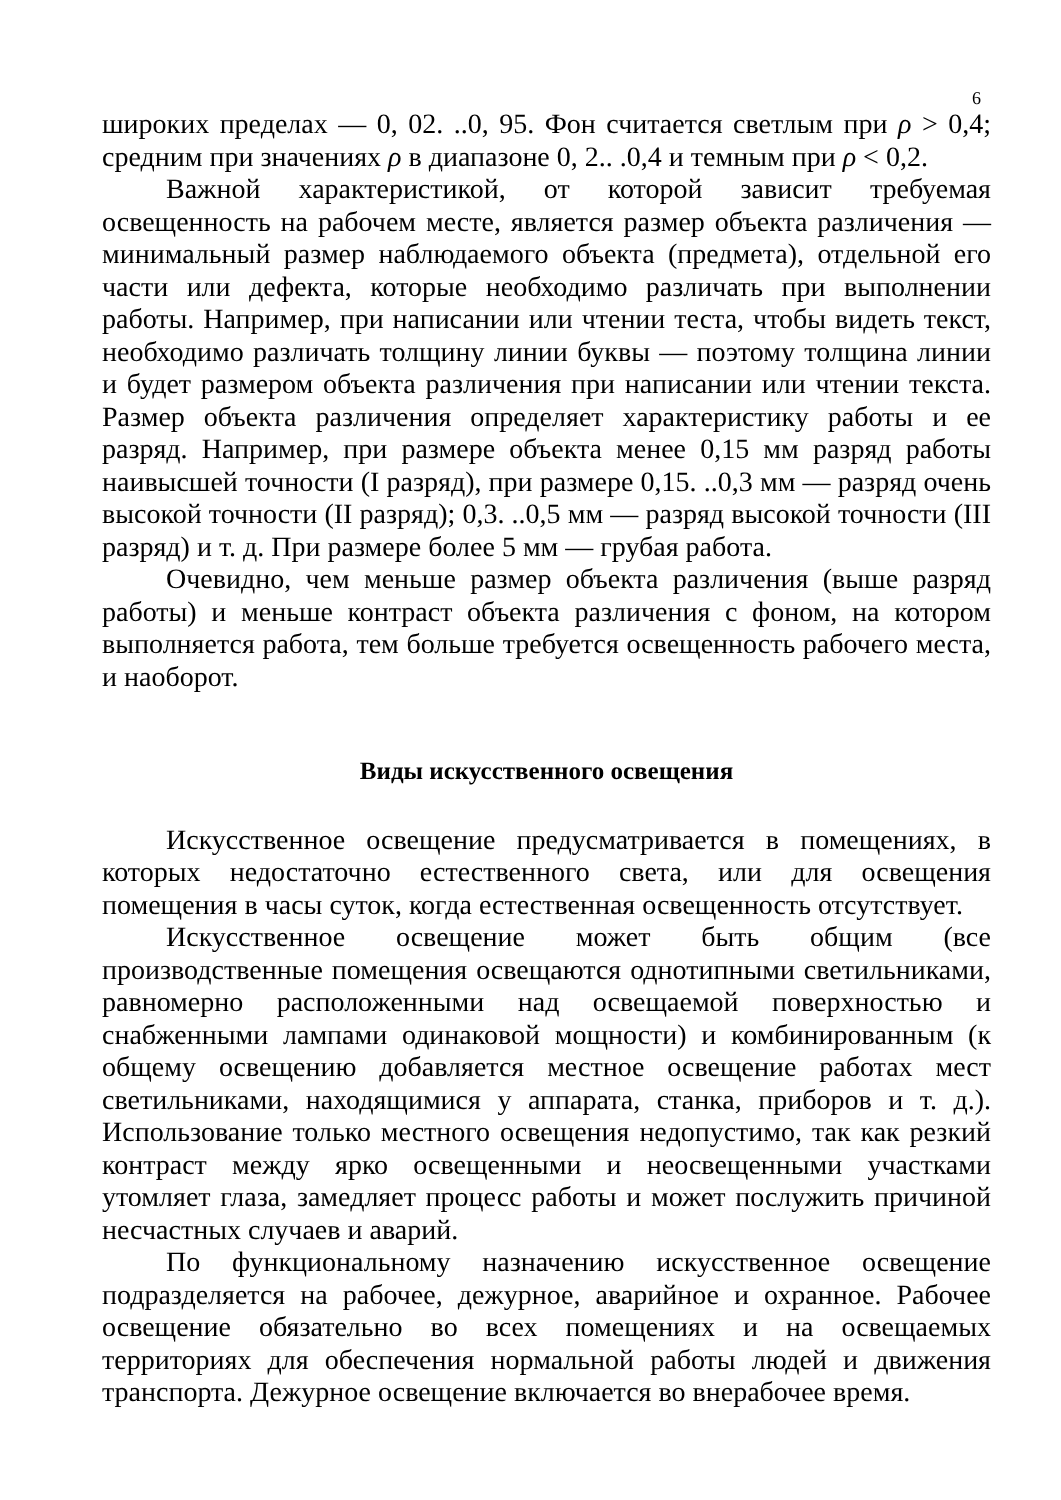6
широких пределах — 0, 02. ..0, 95. Фон считается светлым при ρ > 0,4; средним при значениях ρ в диапазоне 0, 2.. .0,4 и темным при ρ < 0,2.
Важной характеристикой, от которой зависит требуемая освещенность на рабочем месте, является размер объекта различения — минимальный размер наблюдаемого объекта (предмета), отдельной его части или дефекта, которые необходимо различать при выполнении работы. Например, при написании или чтении теста, чтобы видеть текст, необходимо различать толщину линии буквы — поэтому толщина линии и будет размером объекта различения при написании или чтении текста. Размер объекта различения определяет характеристику работы и ее разряд. Например, при размере объекта менее 0,15 мм разряд работы наивысшей точности (I разряд), при размере 0,15. ..0,3 мм — разряд очень высокой точности (II разряд); 0,3. ..0,5 мм — разряд высокой точности (III разряд) и т. д. При размере более 5 мм — грубая работа.
Очевидно, чем меньше размер объекта различения (выше разряд работы) и меньше контраст объекта различения с фоном, на котором выполняется работа, тем больше требуется освещенность рабочего места, и наоборот.
Виды искусственного освещения
Искусственное освещение предусматривается в помещениях, в которых недостаточно естественного света, или для освещения помещения в часы суток, когда естественная освещенность отсутствует.
Искусственное освещение может быть общим (все производственные помещения освещаются однотипными светильниками, равномерно расположенными над освещаемой поверхностью и снабженными лампами одинаковой мощности) и комбинированным (к общему освещению добавляется местное освещение работах мест светильниками, находящимися у аппарата, станка, приборов и т. д.). Использование только местного освещения недопустимо, так как резкий контраст между ярко освещенными и неосвещенными участками утомляет глаза, замедляет процесс работы и может послужить причиной несчастных случаев и аварий.
По функциональному назначению искусственное освещение подразделяется на рабочее, дежурное, аварийное и охранное. Рабочее освещение обязательно во всех помещениях и на освещаемых территориях для обеспечения нормальной работы людей и движения транспорта. Дежурное освещение включается во внерабочее время.